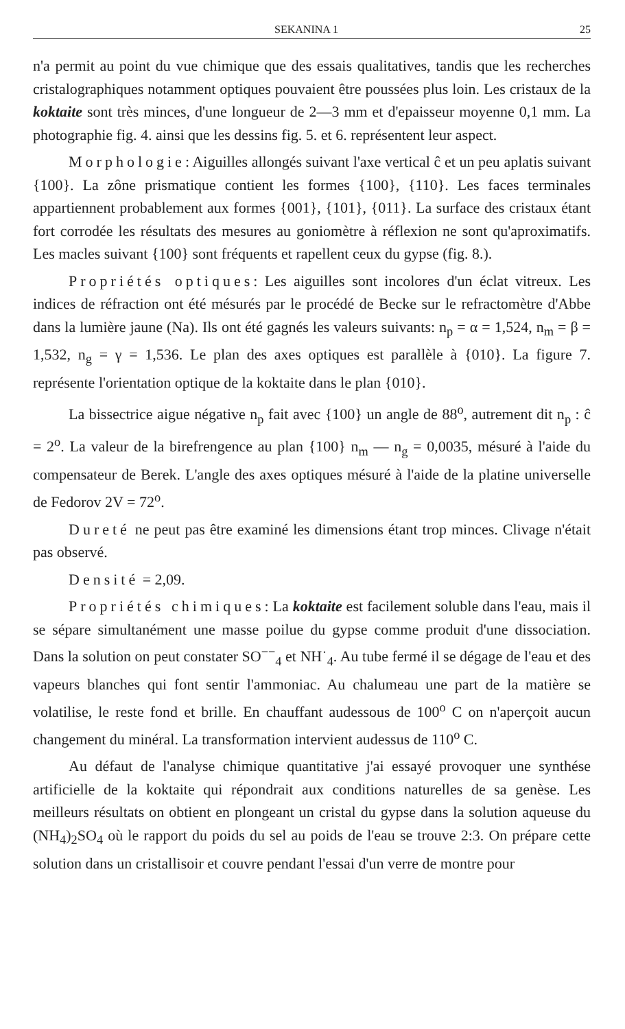SEKANINA 1 25
n'a permit au point du vue chimique que des essais qualitatives, tandis que les recherches cristalographiques notamment optiques pouvaient être poussées plus loin. Les cristaux de la koktaite sont très minces, d'une longueur de 2—3 mm et d'epaisseur moyenne 0,1 mm. La photographie fig. 4. ainsi que les dessins fig. 5. et 6. représentent leur aspect.
Morphologie: Aiguilles allongés suivant l'axe vertical ĉ et un peu aplatis suivant {100}. La zône prismatique contient les formes {100}, {110}. Les faces terminales appartiennent probablement aux formes {001}, {101}, {011}. La surface des cristaux étant fort corrodée les résultats des mesures au goniomètre à réflexion ne sont qu'aproximatifs. Les macles suivant {100} sont fréquents et rapellent ceux du gypse (fig. 8.).
Propriétés optiques: Les aiguilles sont incolores d'un éclat vitreux. Les indices de réfraction ont été mésurés par le procédé de Becke sur le refractomètre d'Abbe dans la lumière jaune (Na). Ils ont été gagnés les valeurs suivants: n<sub>p</sub> = α = 1,524, n<sub>m</sub> = β = 1,532, n<sub>g</sub> = γ = 1,536. Le plan des axes optiques est parallèle à {010}. La figure 7. représente l'orientation optique de la koktaite dans le plan {010}.
La bissectrice aigue négative n<sub>p</sub> fait avec {100} un angle de 88<sup>o</sup>, autrement dit n<sub>p</sub> : ĉ = 2<sup>o</sup>. La valeur de la birefrengence au plan {100} n<sub>m</sub> — n<sub>g</sub> = 0,0035, mésuré à l'aide du compensateur de Berek. L'angle des axes optiques mésuré à l'aide de la platine universelle de Fedorov 2V = 72<sup>o</sup>.
Dureté ne peut pas être examiné les dimensions étant trop minces. Clivage n'était pas observé.
Densité = 2,09.
Propriétés chimiques: La koktaite est facilement soluble dans l'eau, mais il se sépare simultanément une masse poilue du gypse comme produit d'une dissociation. Dans la solution on peut constater SO<sup>−−</sup><sub>4</sub> et NH˙<sub>4</sub>. Au tube fermé il se dégage de l'eau et des vapeurs blanches qui font sentir l'ammoniac. Au chalumeau une part de la matière se volatilise, le reste fond et brille. En chauffant audessous de 100<sup>o</sup> C on n'aperçoit aucun changement du minéral. La transformation intervient audessus de 110<sup>o</sup> C.
Au défaut de l'analyse chimique quantitative j'ai essayé provoquer une synthése artificielle de la koktaite qui répondrait aux conditions naturelles de sa genèse. Les meilleurs résultats on obtient en plongeant un cristal du gypse dans la solution aqueuse du (NH<sub>4</sub>)<sub>2</sub>SO<sub>4</sub> où le rapport du poids du sel au poids de l'eau se trouve 2:3. On prépare cette solution dans un cristallisoir et couvre pendant l'essai d'un verre de montre pour